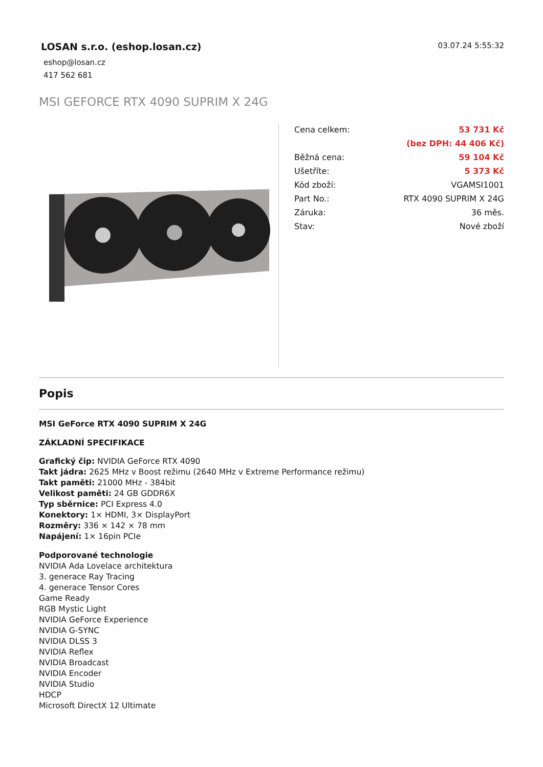LOSAN s.r.o. (eshop.losan.cz)
eshop@losan.cz
417 562 681
03.07.24 5:55:32
MSI GEFORCE RTX 4090 SUPRIM X 24G
| Cena celkem: | 53 731 Kč |
| | (bez DPH: 44 406 Kč) |
| Běžná cena: | 59 104 Kč |
| Ušetříte: | 5 373 Kč |
| Kód zboží: | VGAMSI1001 |
| Part No.: | RTX 4090 SUPRIM X 24G |
| Záruka: | 36 měs. |
| Stav: | Nové zboží |
Popis
MSI GeForce RTX 4090 SUPRIM X 24G
ZÁKLADNÍ SPECIFIKACE
Grafický čip: NVIDIA GeForce RTX 4090
Takt jádra: 2625 MHz v Boost režimu (2640 MHz v Extreme Performance režimu)
Takt paměti: 21000 MHz - 384bit
Velikost paměti: 24 GB GDDR6X
Typ sběrnice: PCI Express 4.0
Konektory: 1× HDMI, 3× DisplayPort
Rozměry: 336 × 142 × 78 mm
Napájení: 1× 16pin PCIe
Podporované technologie
NVIDIA Ada Lovelace architektura
3. generace Ray Tracing
4. generace Tensor Cores
Game Ready
RGB Mystic Light
NVIDIA GeForce Experience
NVIDIA G-SYNC
NVIDIA DLSS 3
NVIDIA Reflex
NVIDIA Broadcast
NVIDIA Encoder
NVIDIA Studio
HDCP
Microsoft DirectX 12 Ultimate